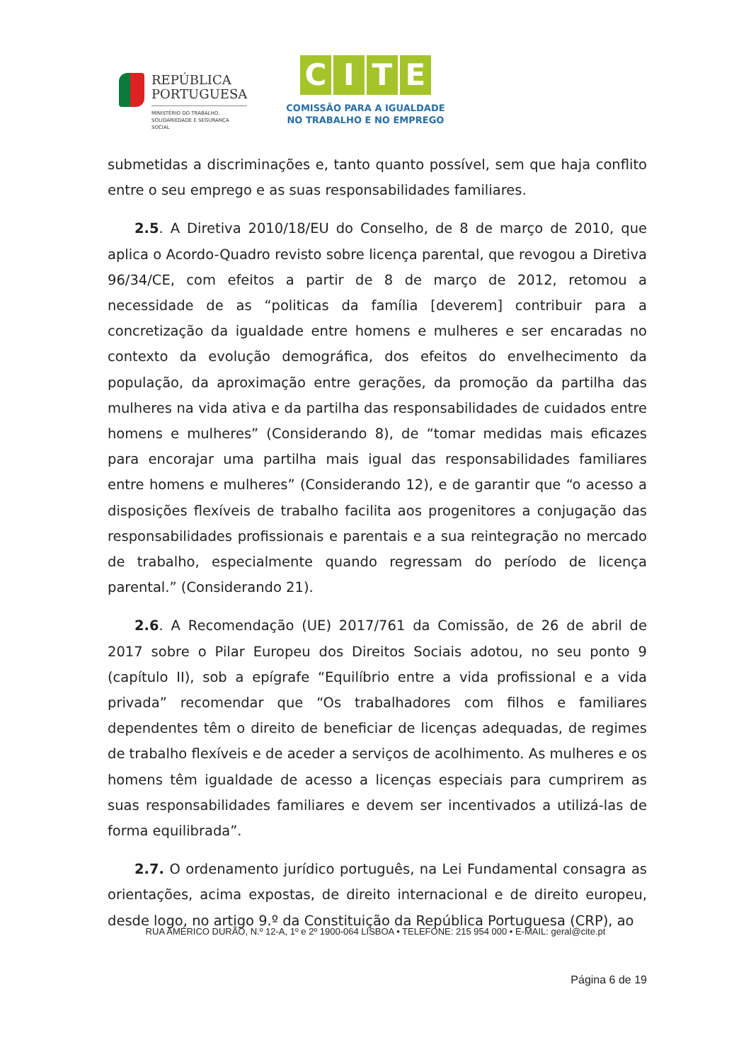REPÚBLICA
PORTUGUESA
MINISTÉRIO DO TRABALHO,
SOLIDARIEDADE E SEGURANÇA
SOCIAL
CITE
COMISSÃO PARA A IGUALDADE
NO TRABALHO E NO EMPREGO
submetidas a discriminações e, tanto quanto possível, sem que haja conflito entre o seu emprego e as suas responsabilidades familiares.
2.5. A Diretiva 2010/18/EU do Conselho, de 8 de março de 2010, que aplica o Acordo-Quadro revisto sobre licença parental, que revogou a Diretiva 96/34/CE, com efeitos a partir de 8 de março de 2012, retomou a necessidade de as “politicas da família [deverem] contribuir para a concretização da igualdade entre homens e mulheres e ser encaradas no contexto da evolução demográfica, dos efeitos do envelhecimento da população, da aproximação entre gerações, da promoção da partilha das mulheres na vida ativa e da partilha das responsabilidades de cuidados entre homens e mulheres” (Considerando 8), de “tomar medidas mais eficazes para encorajar uma partilha mais igual das responsabilidades familiares entre homens e mulheres” (Considerando 12), e de garantir que “o acesso a disposições flexíveis de trabalho facilita aos progenitores a conjugação das responsabilidades profissionais e parentais e a sua reintegração no mercado de trabalho, especialmente quando regressam do período de licença parental.” (Considerando 21).
2.6. A Recomendação (UE) 2017/761 da Comissão, de 26 de abril de 2017 sobre o Pilar Europeu dos Direitos Sociais adotou, no seu ponto 9 (capítulo II), sob a epígrafe “Equilíbrio entre a vida profissional e a vida privada” recomendar que “Os trabalhadores com filhos e familiares dependentes têm o direito de beneficiar de licenças adequadas, de regimes de trabalho flexíveis e de aceder a serviços de acolhimento. As mulheres e os homens têm igualdade de acesso a licenças especiais para cumprirem as suas responsabilidades familiares e devem ser incentivados a utilizá-las de forma equilibrada”.
2.7. O ordenamento jurídico português, na Lei Fundamental consagra as orientações, acima expostas, de direito internacional e de direito europeu, desde logo, no artigo 9.º da Constituição da República Portuguesa (CRP), ao
RUA AMÉRICO DURÃO, N.º 12-A, 1º e 2º 1900-064 LISBOA • TELEFONE: 215 954 000 • E-MAIL: geral@cite.pt
Página 6 de 19